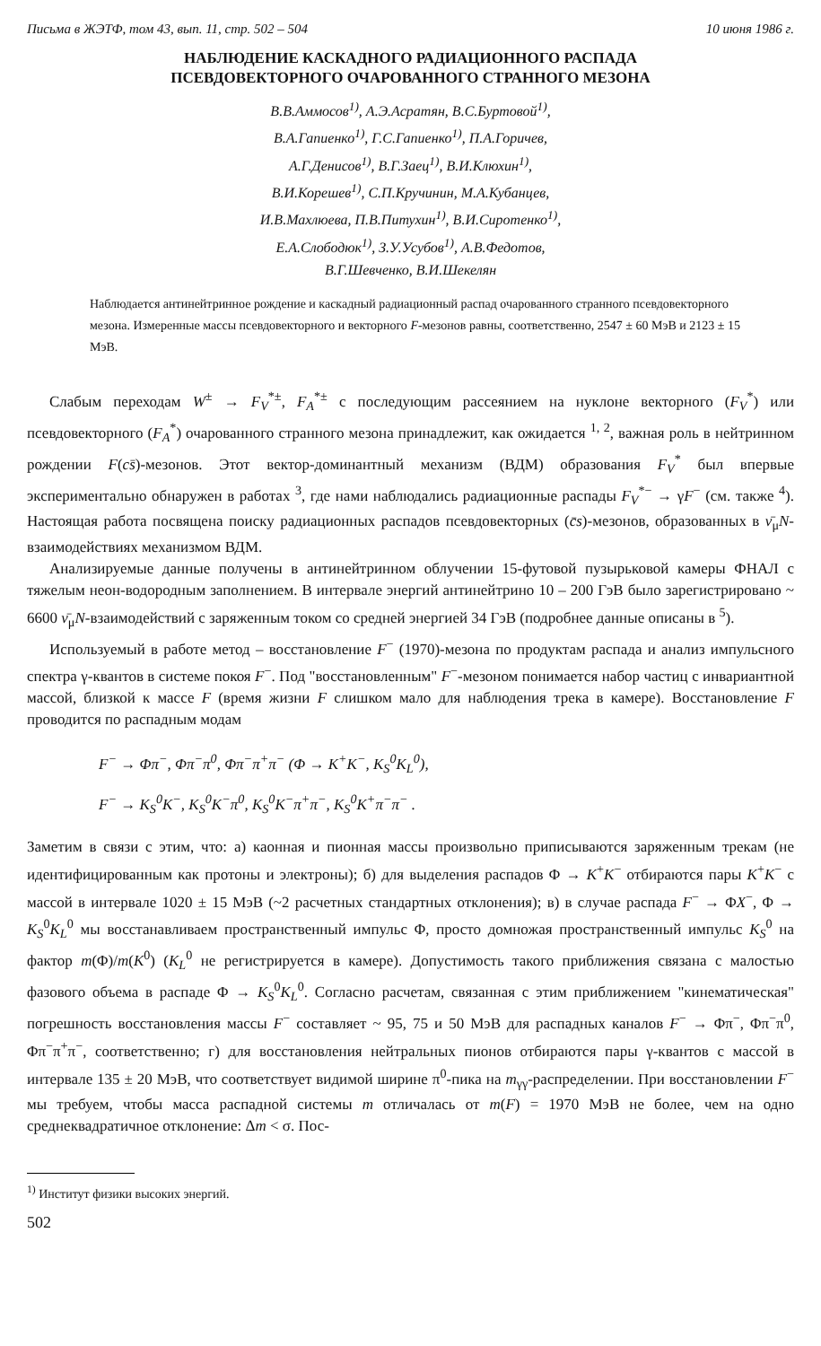Письма в ЖЭТФ, том 43, вып. 11, стр. 502 – 504 10 июня 1986 г.
НАБЛЮДЕНИЕ КАСКАДНОГО РАДИАЦИОННОГО РАСПАДА
ПСЕВДОВЕКТОРНОГО ОЧАРОВАННОГО СТРАННОГО МЕЗОНА
В.В.Аммосов<sup>1)</sup>, А.Э.Асратян, В.С.Буртовой<sup>1)</sup>,
В.А.Гапиенко<sup>1)</sup>, Г.С.Гапиенко<sup>1)</sup>, П.А.Горичев,
А.Г.Денисов<sup>1)</sup>, В.Г.Заец<sup>1)</sup>, В.И.Клюхин<sup>1)</sup>,
В.И.Корешев<sup>1)</sup>, С.П.Кручинин, М.А.Кубанцев,
И.В.Махлюева, П.В.Питухин<sup>1)</sup>, В.И.Сиротенко<sup>1)</sup>,
Е.А.Слободюк<sup>1)</sup>, З.У.Усубов<sup>1)</sup>, А.В.Федотов,
В.Г.Шевченко, В.И.Шекелян
Наблюдается антинейтринное рождение и каскадный радиационный распад очарованного странного псевдовекторного мезона. Измеренные массы псевдовекторного и векторного F-мезонов равны, соответственно, 2547 ± 60 МэВ и 2123 ± 15 МэВ.
Слабым переходам W<sup>±</sup> → F<sub>V</sub><sup>*±</sup>, F<sub>A</sub><sup>*±</sup> с последующим рассеянием на нуклоне векторного (F<sub>V</sub><sup>*</sup>) или псевдовекторного (F<sub>A</sub><sup>*</sup>) очарованного странного мезона принадлежит, как ожидается <sup>1, 2</sup>, важная роль в нейтринном рождении F(cs̄)-мезонов. Этот вектор-доминантный механизм (ВДМ) образования F<sub>V</sub><sup>*</sup> был впервые экспериментально обнаружен в работах <sup>3</sup>, где нами наблюдались радиационные распады F<sub>V</sub><sup>*−</sup> → γF<sup>−</sup> (см. также <sup>4</sup>). Настоящая работа посвящена поиску радиационных распадов псевдовекторных (c̄s)-мезонов, образованных в ν̄<sub>μ</sub>N-взаимодействиях механизмом ВДМ.
Анализируемые данные получены в антинейтринном облучении 15-футовой пузырьковой камеры ФНАЛ с тяжелым неон-водородным заполнением. В интервале энергий антинейтрино 10 – 200 ГэВ было зарегистрировано ~ 6600 ν̄<sub>μ</sub>N-взаимодействий с заряженным током со средней энергией 34 ГэВ (подробнее данные описаны в <sup>5</sup>).
Используемый в работе метод – восстановление F<sup>−</sup> (1970)-мезона по продуктам распада и анализ импульсного спектра γ-квантов в системе покоя F<sup>−</sup>. Под "восстановленным" F<sup>−</sup>-мезоном понимается набор частиц с инвариантной массой, близкой к массе F (время жизни F слишком мало для наблюдения трека в камере). Восстановление F проводится по распадным модам
F<sup>−</sup> → Φπ<sup>−</sup>, Φπ<sup>−</sup>π<sup>0</sup>, Φπ<sup>−</sup>π<sup>+</sup>π<sup>−</sup> (Φ → K<sup>+</sup>K<sup>−</sup>, K<sub>S</sub><sup>0</sup>K<sub>L</sub><sup>0</sup>),
F<sup>−</sup> → K<sub>S</sub><sup>0</sup>K<sup>−</sup>, K<sub>S</sub><sup>0</sup>K<sup>−</sup>π<sup>0</sup>, K<sub>S</sub><sup>0</sup>K<sup>−</sup>π<sup>+</sup>π<sup>−</sup>, K<sub>S</sub><sup>0</sup>K<sup>+</sup>π<sup>−</sup>π<sup>−</sup> .
Заметим в связи с этим, что: а) каонная и пионная массы произвольно приписываются заряженным трекам (не идентифицированным как протоны и электроны); б) для выделения распадов Φ → K<sup>+</sup>K<sup>−</sup> отбираются пары K<sup>+</sup>K<sup>−</sup> с массой в интервале 1020 ± 15 МэВ (~2 расчетных стандартных отклонения); в) в случае распада F<sup>−</sup> → ΦX<sup>−</sup>, Φ → K<sub>S</sub><sup>0</sup>K<sub>L</sub><sup>0</sup> мы восстанавливаем пространственный импульс Φ, просто домножая пространственный импульс K<sub>S</sub><sup>0</sup> на фактор m(Φ)/m(K<sup>0</sup>) (K<sub>L</sub><sup>0</sup> не регистрируется в камере). Допустимость такого приближения связана с малостью фазового объема в распаде Φ → K<sub>S</sub><sup>0</sup>K<sub>L</sub><sup>0</sup>. Согласно расчетам, связанная с этим приближением "кинематическая" погрешность восстановления массы F<sup>−</sup> составляет ~ 95, 75 и 50 МэВ для распадных каналов F<sup>−</sup> → Φπ<sup>−</sup>, Φπ<sup>−</sup>π<sup>0</sup>, Φπ<sup>−</sup>π<sup>+</sup>π<sup>−</sup>, соответственно; г) для восстановления нейтральных пионов отбираются пары γ-квантов с массой в интервале 135 ± 20 МэВ, что соответствует видимой ширине π<sup>0</sup>-пика на m<sub>γγ</sub>-распределении. При восстановлении F<sup>−</sup> мы требуем, чтобы масса распадной системы m отличалась от m(F) = 1970 МэВ не более, чем на одно среднеквадратичное отклонение: Δm < σ. Пос-
<sup>1)</sup> Институт физики высоких энергий.
502